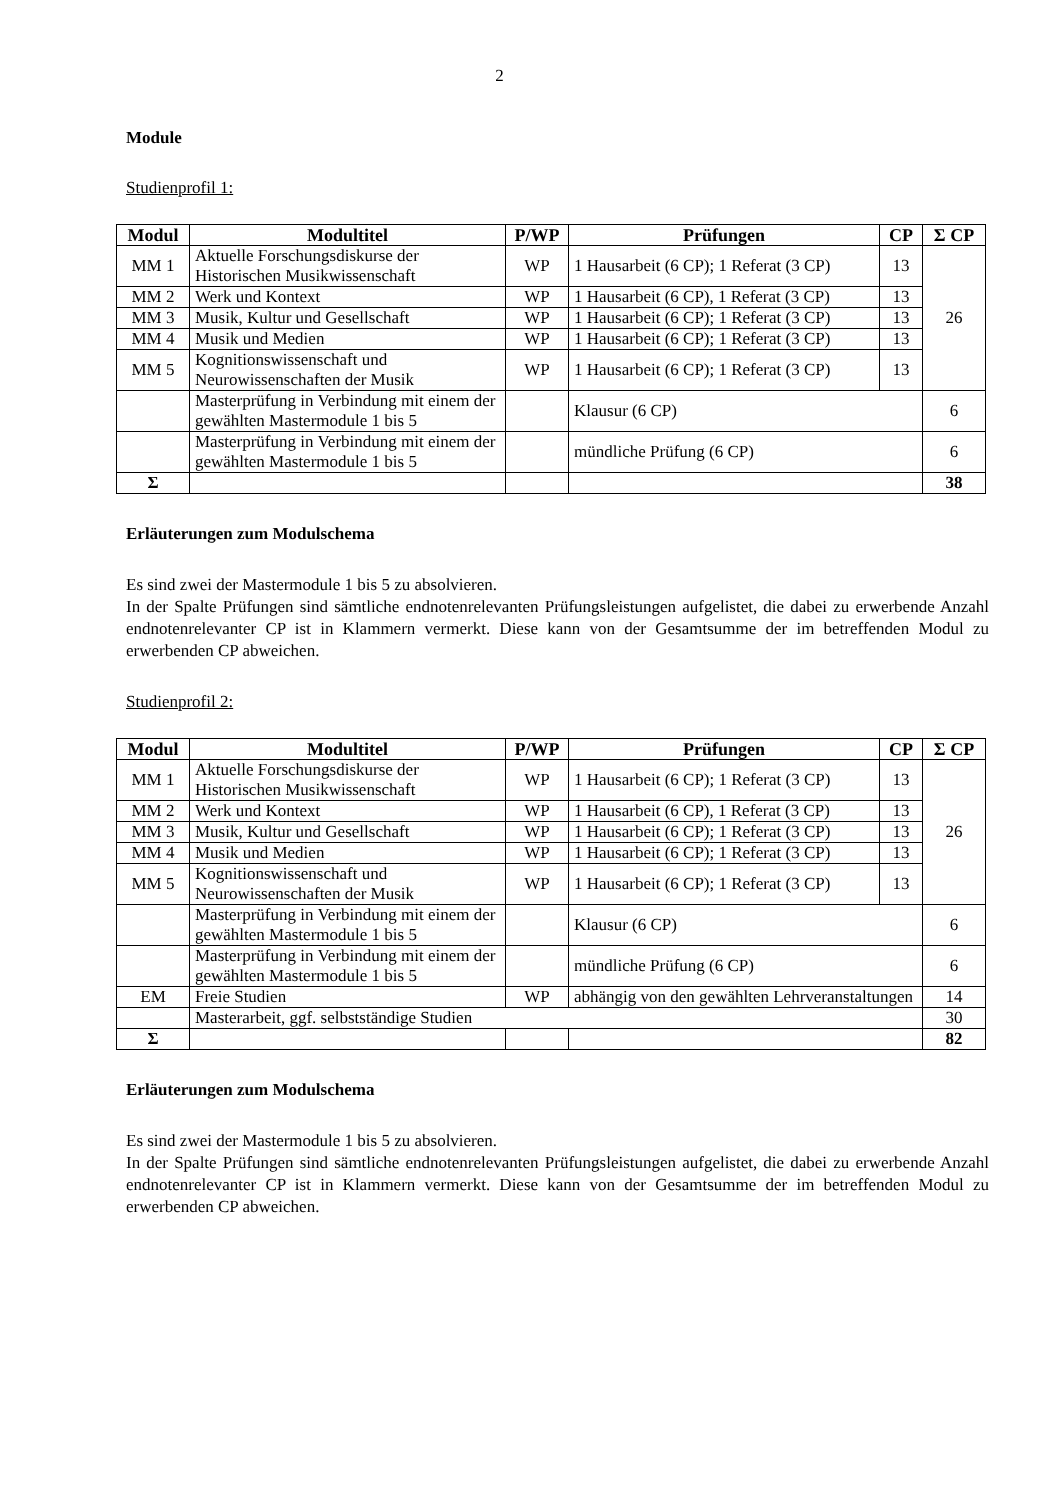2
Module
Studienprofil 1:
| Modul | Modultitel | P/WP | Prüfungen | CP | Σ CP |
| --- | --- | --- | --- | --- | --- |
| MM 1 | Aktuelle Forschungsdiskurse der Historischen Musikwissenschaft | WP | 1 Hausarbeit (6 CP); 1 Referat (3 CP) | 13 | 26 |
| MM 2 | Werk und Kontext | WP | 1 Hausarbeit (6 CP), 1 Referat (3 CP) | 13 | |
| MM 3 | Musik, Kultur und Gesellschaft | WP | 1 Hausarbeit (6 CP); 1 Referat (3 CP) | 13 | |
| MM 4 | Musik und Medien | WP | 1 Hausarbeit (6 CP); 1 Referat (3 CP) | 13 | |
| MM 5 | Kognitionswissenschaft und Neurowissenschaften der Musik | WP | 1 Hausarbeit (6 CP); 1 Referat (3 CP) | 13 | |
| | Masterprüfung in Verbindung mit einem der gewählten Mastermodule 1 bis 5 | | Klausur (6 CP) | | 6 |
| | Masterprüfung in Verbindung mit einem der gewählten Mastermodule 1 bis 5 | | mündliche Prüfung (6 CP) | | 6 |
| Σ | | | | | 38 |
Erläuterungen zum Modulschema
Es sind zwei der Mastermodule 1 bis 5 zu absolvieren.
In der Spalte Prüfungen sind sämtliche endnotenrelevanten Prüfungsleistungen aufgelistet, die dabei zu erwerbende Anzahl endnotenrelevanter CP ist in Klammern vermerkt. Diese kann von der Gesamtsumme der im betreffenden Modul zu erwerbenden CP abweichen.
Studienprofil 2:
| Modul | Modultitel | P/WP | Prüfungen | CP | Σ CP |
| --- | --- | --- | --- | --- | --- |
| MM 1 | Aktuelle Forschungsdiskurse der Historischen Musikwissenschaft | WP | 1 Hausarbeit (6 CP); 1 Referat (3 CP) | 13 | 26 |
| MM 2 | Werk und Kontext | WP | 1 Hausarbeit (6 CP), 1 Referat (3 CP) | 13 | |
| MM 3 | Musik, Kultur und Gesellschaft | WP | 1 Hausarbeit (6 CP); 1 Referat (3 CP) | 13 | |
| MM 4 | Musik und Medien | WP | 1 Hausarbeit (6 CP); 1 Referat (3 CP) | 13 | |
| MM 5 | Kognitionswissenschaft und Neurowissenschaften der Musik | WP | 1 Hausarbeit (6 CP); 1 Referat (3 CP) | 13 | |
| | Masterprüfung in Verbindung mit einem der gewählten Mastermodule 1 bis 5 | | Klausur (6 CP) | | 6 |
| | Masterprüfung in Verbindung mit einem der gewählten Mastermodule 1 bis 5 | | mündliche Prüfung (6 CP) | | 6 |
| EM | Freie Studien | WP | abhängig von den gewählten Lehrveranstaltungen | | 14 |
| | Masterarbeit, ggf. selbstständige Studien | | | | 30 |
| Σ | | | | | 82 |
Erläuterungen zum Modulschema
Es sind zwei der Mastermodule 1 bis 5 zu absolvieren.
In der Spalte Prüfungen sind sämtliche endnotenrelevanten Prüfungsleistungen aufgelistet, die dabei zu erwerbende Anzahl endnotenrelevanter CP ist in Klammern vermerkt. Diese kann von der Gesamtsumme der im betreffenden Modul zu erwerbenden CP abweichen.